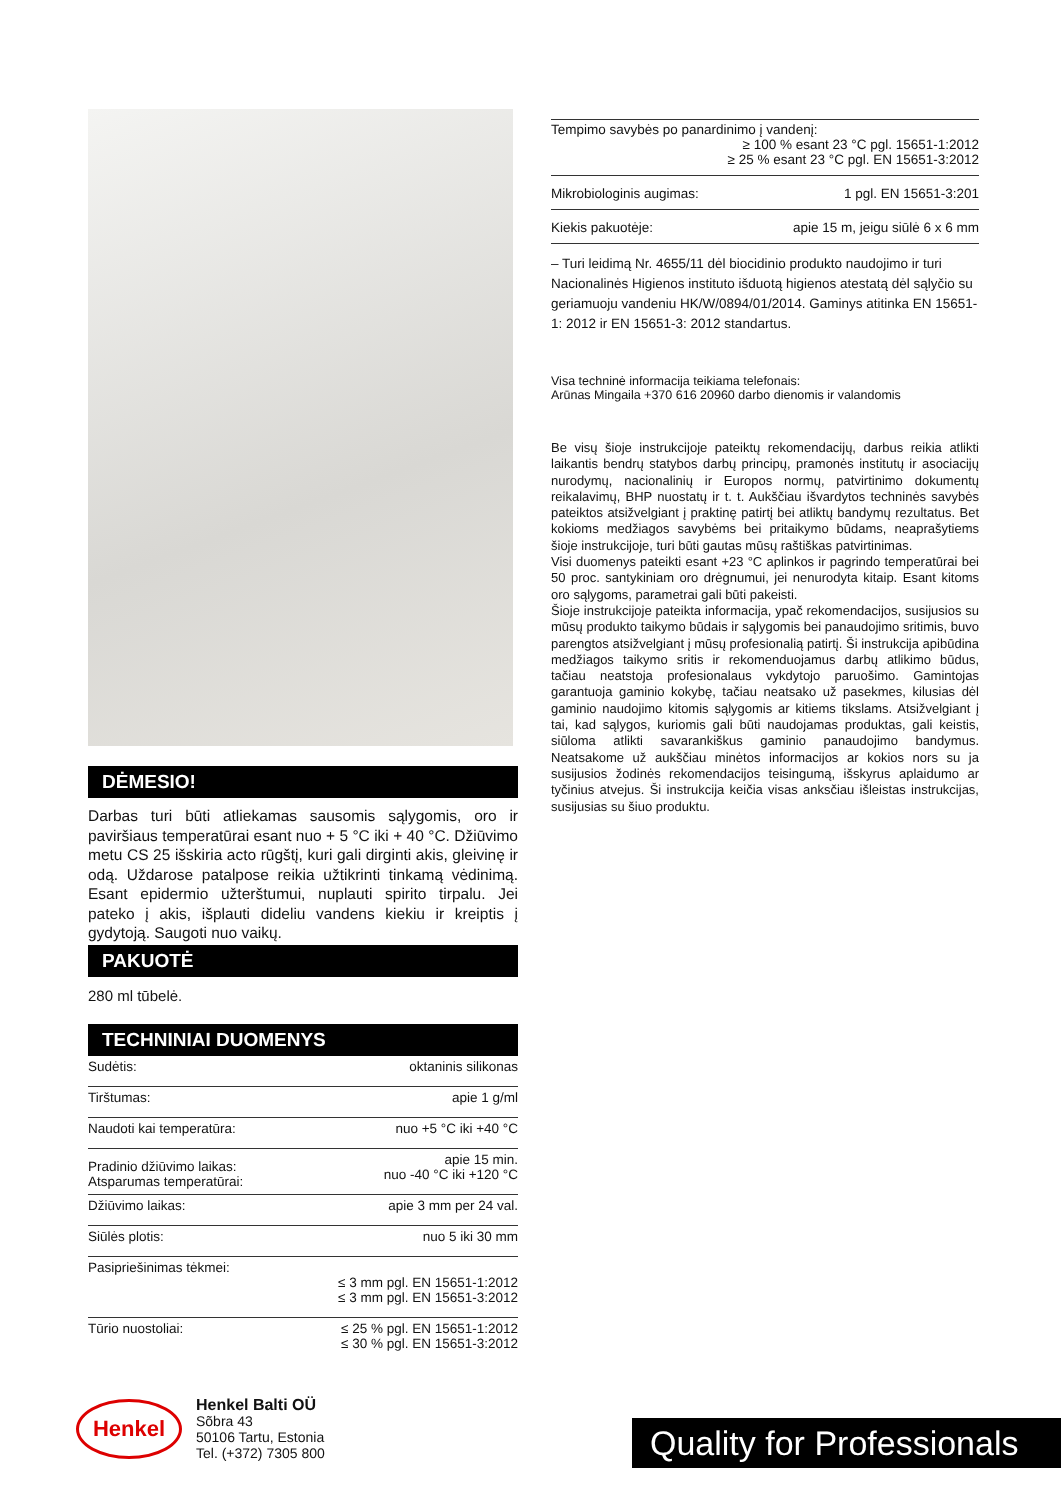DĖMESIO!
Darbas turi būti atliekamas sausomis sąlygomis, oro ir paviršiaus temperatūrai esant nuo + 5 °C iki + 40 °C. Džiūvimo metu CS 25 išskiria acto rūgštį, kuri gali dirginti akis, gleivinę ir odą. Uždarose patalpose reikia užtikrinti tinkamą vėdinimą. Esant epidermio užterštumui, nuplauti spirito tirpalu. Jei pateko į akis, išplauti dideliu vandens kiekiu ir kreiptis į gydytoją. Saugoti nuo vaikų.
PAKUOTĖ
280 ml tūbelė.
TECHNINIAI DUOMENYS
| Sudėtis: | oktaninis silikonas |
| Tirštumas: | apie 1 g/ml |
| Naudoti kai temperatūra: | nuo +5 °C iki +40 °C |
| Pradinio džiūvimo laikas: Atsparumas temperatūrai: | apie 15 min. nuo -40 °C iki +120 °C |
| Džiūvimo laikas: | apie 3 mm per 24 val. |
| Siūlės plotis: | nuo 5 iki 30 mm |
| Pasipriešinimas tėkmei: | ≤ 3 mm pgl. EN 15651-1:2012 ≤ 3 mm pgl. EN 15651-3:2012 |
| Tūrio nuostoliai: | ≤ 25 % pgl. EN 15651-1:2012 ≤ 30 % pgl. EN 15651-3:2012 |
| Tempimo savybės po panardinimo į vandenį: ≥ 100 % esant 23 °C pgl. 15651-1:2012 ≥ 25 % esant 23 °C pgl. EN 15651-3:2012 | |
| Mikrobiologinis augimas: | 1 pgl. EN 15651-3:201 |
| Kiekis pakuotėje: | apie 15 m, jeigu siūlė 6 x 6 mm |
– Turi leidimą Nr. 4655/11 dėl biocidinio produkto naudojimo ir turi Nacionalinės Higienos instituto išduotą higienos atestatą dėl sąlyčio su geriamuoju vandeniu HK/W/0894/01/2014. Gaminys atitinka EN 15651-1: 2012 ir EN 15651-3: 2012 standartus.
Visa techninė informacija teikiama telefonais:
Arūnas Mingaila +370 616 20960 darbo dienomis ir valandomis
Be visų šioje instrukcijoje pateiktų rekomendacijų, darbus reikia atlikti laikantis bendrų statybos darbų principų, pramonės institutų ir asociacijų nurodymų, nacionalinių ir Europos normų, patvirtinimo dokumentų reikalavimų, BHP nuostatų ir t. t. Aukščiau išvardytos techninės savybės pateiktos atsižvelgiant į praktinę patirtį bei atliktų bandymų rezultatus. Bet kokioms medžiagos savybėms bei pritaikymo būdams, neaprašytiems šioje instrukcijoje, turi būti gautas mūsų raštiškas patvirtinimas.
Visi duomenys pateikti esant +23 °C aplinkos ir pagrindo temperatūrai bei 50 proc. santykiniam oro drėgnumui, jei nenurodyta kitaip. Esant kitoms oro sąlygoms, parametrai gali būti pakeisti.
Šioje instrukcijoje pateikta informacija, ypač rekomendacijos, susijusios su mūsų produkto taikymo būdais ir sąlygomis bei panaudojimo sritimis, buvo parengtos atsižvelgiant į mūsų profesionalią patirtį. Ši instrukcija apibūdina medžiagos taikymo sritis ir rekomenduojamus darbų atlikimo būdus, tačiau neatstoja profesionalaus vykdytojo paruošimo. Gamintojas garantuoja gaminio kokybę, tačiau neatsako už pasekmes, kilusias dėl gaminio naudojimo kitomis sąlygomis ar kitiems tikslams. Atsižvelgiant į tai, kad sąlygos, kuriomis gali būti naudojamas produktas, gali keistis, siūloma atlikti savarankiškus gaminio panaudojimo bandymus. Neatsakome už aukščiau minėtos informacijos ar kokios nors su ja susijusios žodinės rekomendacijos teisingumą, išskyrus aplaidumo ar tyčinius atvejus. Ši instrukcija keičia visas anksčiau išleistas instrukcijas, susijusias su šiuo produktu.
Henkel
Henkel Balti OÜ
Sõbra 43
50106 Tartu, Estonia
Tel. (+372) 7305 800
Quality for Professionals